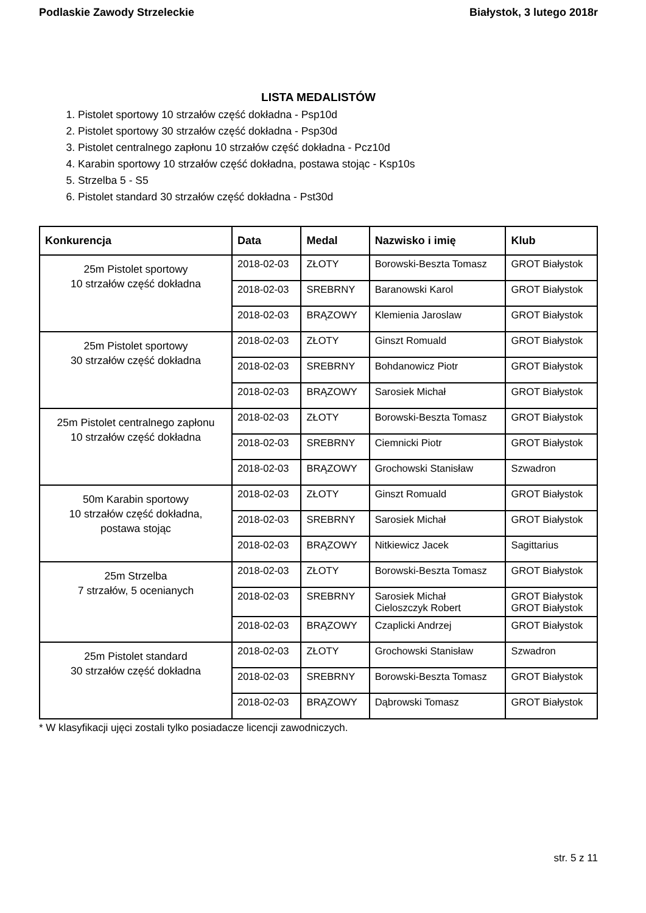Podlaskie Zawody Strzeleckie Białystok, 3 lutego 2018r
LISTA MEDALISTÓW
1. Pistolet sportowy 10 strzałów część dokładna - Psp10d
2. Pistolet sportowy 30 strzałów część dokładna - Psp30d
3. Pistolet centralnego zapłonu 10 strzałów część dokładna - Pcz10d
4. Karabin sportowy 10 strzałów część dokładna, postawa stojąc - Ksp10s
5. Strzelba 5 - S5
6. Pistolet standard 30 strzałów część dokładna - Pst30d
| Konkurencja | Data | Medal | Nazwisko i imię | Klub |
| --- | --- | --- | --- | --- |
| 25m Pistolet sportowy 10 strzałów część dokładna | 2018-02-03 | ZŁOTY | Borowski-Beszta Tomasz | GROT Białystok |
| | 2018-02-03 | SREBRNY | Baranowski Karol | GROT Białystok |
| | 2018-02-03 | BRĄZOWY | Klemienia Jaroslaw | GROT Białystok |
| 25m Pistolet sportowy 30 strzałów część dokładna | 2018-02-03 | ZŁOTY | Ginszt Romuald | GROT Białystok |
| | 2018-02-03 | SREBRNY | Bohdanowicz Piotr | GROT Białystok |
| | 2018-02-03 | BRĄZOWY | Sarosiek Michał | GROT Białystok |
| 25m Pistolet centralnego zapłonu 10 strzałów część dokładna | 2018-02-03 | ZŁOTY | Borowski-Beszta Tomasz | GROT Białystok |
| | 2018-02-03 | SREBRNY | Ciemnicki Piotr | GROT Białystok |
| | 2018-02-03 | BRĄZOWY | Grochowski Stanisław | Szwadron |
| 50m Karabin sportowy 10 strzałów część dokładna, postawa stojąc | 2018-02-03 | ZŁOTY | Ginszt Romuald | GROT Białystok |
| | 2018-02-03 | SREBRNY | Sarosiek Michał | GROT Białystok |
| | 2018-02-03 | BRĄZOWY | Nitkiewicz Jacek | Sagittarius |
| 25m Strzelba 7 strzałów, 5 ocenianych | 2018-02-03 | ZŁOTY | Borowski-Beszta Tomasz | GROT Białystok |
| | 2018-02-03 | SREBRNY | Sarosiek Michał Cieloszczyk Robert | GROT Białystok GROT Białystok |
| | 2018-02-03 | BRĄZOWY | Czaplicki Andrzej | GROT Białystok |
| 25m Pistolet standard 30 strzałów część dokładna | 2018-02-03 | ZŁOTY | Grochowski Stanisław | Szwadron |
| | 2018-02-03 | SREBRNY | Borowski-Beszta Tomasz | GROT Białystok |
| | 2018-02-03 | BRĄZOWY | Dąbrowski Tomasz | GROT Białystok |
* W klasyfikacji ujęci zostali tylko posiadacze licencji zawodniczych.
str. 5 z 11